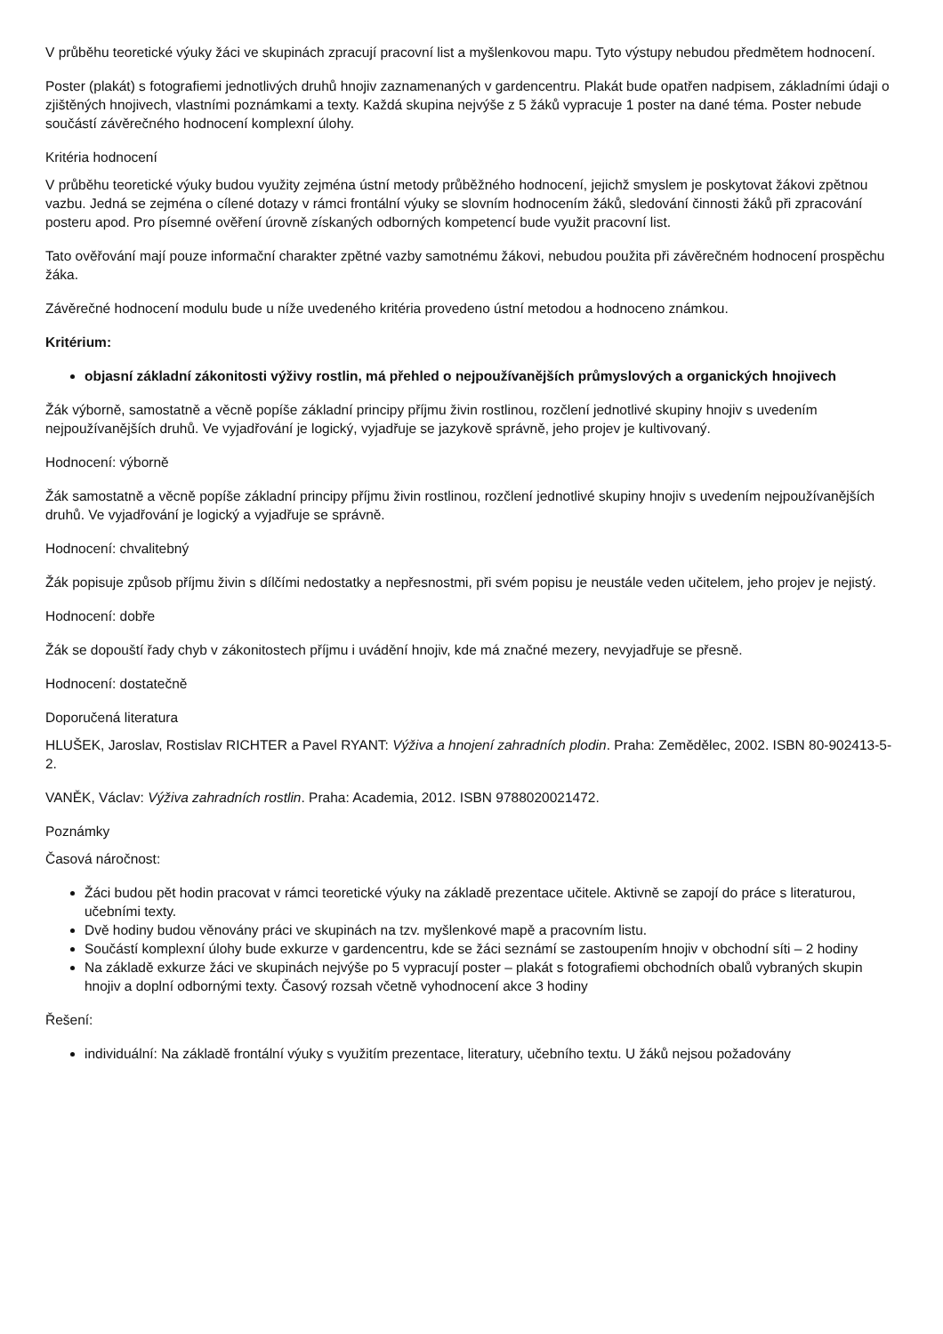V průběhu teoretické výuky žáci ve skupinách zpracují pracovní list a myšlenkovou mapu. Tyto výstupy nebudou předmětem hodnocení.
Poster (plakát) s fotografiemi jednotlivých druhů hnojiv zaznamenaných v gardencentru. Plakát bude opatřen nadpisem, základními údaji o zjištěných hnojivech, vlastními poznámkami a texty. Každá skupina nejvýše z 5 žáků vypracuje 1 poster na dané téma. Poster nebude součástí závěrečného hodnocení komplexní úlohy.
Kritéria hodnocení
V průběhu teoretické výuky budou využity zejména ústní metody průběžného hodnocení, jejichž smyslem je poskytovat žákovi zpětnou vazbu. Jedná se zejména o cílené dotazy v rámci frontální výuky se slovním hodnocením žáků, sledování činnosti žáků při zpracování posteru apod. Pro písemné ověření úrovně získaných odborných kompetencí bude využit pracovní list.
Tato ověřování mají pouze informační charakter zpětné vazby samotnému žákovi, nebudou použita při závěrečném hodnocení prospěchu žáka.
Závěrečné hodnocení modulu bude u níže uvedeného kritéria provedeno ústní metodou a hodnoceno známkou.
Kritérium:
objasní základní zákonitosti výživy rostlin, má přehled o nejpoužívanějších průmyslových a organických hnojivech
Žák výborně, samostatně a věcně popíše základní principy příjmu živin rostlinou, rozčlení jednotlivé skupiny hnojiv s uvedením nejpoužívanějších druhů. Ve vyjadřování je logický, vyjadřuje se jazykově správně, jeho projev je kultivovaný.
Hodnocení: výborně
Žák samostatně a věcně popíše základní principy příjmu živin rostlinou, rozčlení jednotlivé skupiny hnojiv s uvedením nejpoužívanějších druhů. Ve vyjadřování je logický a vyjadřuje se správně.
Hodnocení: chvalitebný
Žák popisuje způsob příjmu živin s dílčími nedostatky a nepřesnostmi, při svém popisu je neustále veden učitelem, jeho projev je nejistý.
Hodnocení: dobře
Žák se dopouští řady chyb v zákonitostech příjmu i uvádění hnojiv, kde má značné mezery, nevyjadřuje se přesně.
Hodnocení: dostatečně
Doporučená literatura
HLUŠEK, Jaroslav, Rostislav RICHTER a Pavel RYANT: Výživa a hnojení zahradních plodin. Praha: Zemědělec, 2002. ISBN 80-902413-5-2.
VANĚK, Václav: Výživa zahradních rostlin. Praha: Academia, 2012. ISBN 9788020021472.
Poznámky
Časová náročnost:
Žáci budou pět hodin pracovat v rámci teoretické výuky na základě prezentace učitele. Aktivně se zapojí do práce s literaturou, učebními texty.
Dvě hodiny budou věnovány práci ve skupinách na tzv. myšlenkové mapě a pracovním listu.
Součástí komplexní úlohy bude exkurze v gardencentru, kde se žáci seznámí se zastoupením hnojiv v obchodní síti – 2 hodiny
Na základě exkurze žáci ve skupinách nejvýše po 5 vypracují poster – plakát s fotografiemi obchodních obalů vybraných skupin hnojiv a doplní odbornými texty. Časový rozsah včetně vyhodnocení akce 3 hodiny
Řešení:
individuální: Na základě frontální výuky s využitím prezentace, literatury, učebního textu. U žáků nejsou požadovány